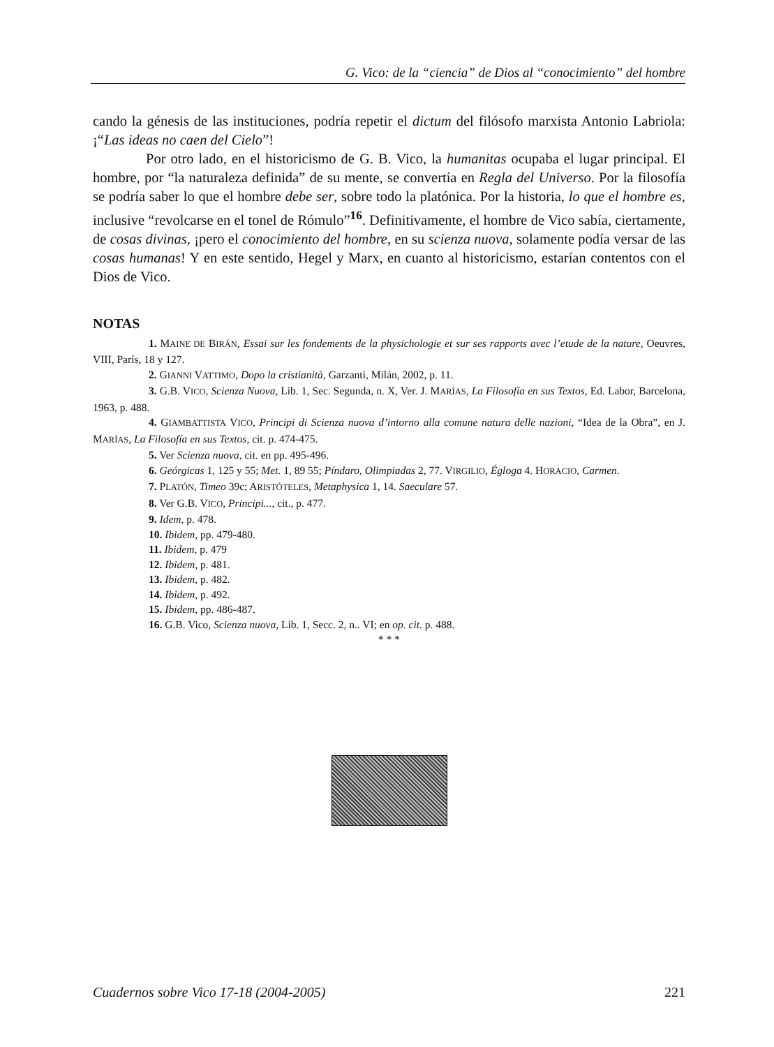G. Vico: de la “ciencia” de Dios al “conocimiento” del hombre
cando la génesis de las instituciones, podría repetir el dictum del filósofo marxista Antonio Labriola: ¡“Las ideas no caen del Cielo”!
Por otro lado, en el historicismo de G. B. Vico, la humanitas ocupaba el lugar principal. El hombre, por “la naturaleza definida” de su mente, se convertía en Regla del Universo. Por la filosofía se podría saber lo que el hombre debe ser, sobre todo la platónica. Por la historia, lo que el hombre es, inclusive “revolcarse en el tonel de Rómulo”<sup>16</sup>. Definitivamente, el hombre de Vico sabía, ciertamente, de cosas divinas, ¡pero el conocimiento del hombre, en su scienza nuova, solamente podía versar de las cosas humanas! Y en este sentido, Hegel y Marx, en cuanto al historicismo, estarían contentos con el Dios de Vico.
NOTAS
1. MAINE DE BIRÁN, Essai sur les fondements de la physichologie et sur ses rapports avec l’etude de la nature, Oeuvres, VIII, París, 18 y 127.
2. GIANNI VATTIMO, Dopo la cristianità, Garzanti, Milán, 2002, p. 11.
3. G.B. VICO, Scienza Nuova, Lib. 1, Sec. Segunda, n. X, Ver. J. MARÍAS, La Filosofía en sus Textos, Ed. Labor, Barcelona, 1963, p. 488.
4. GIAMBATTISTA VICO, Principi di Scienza nuova d’intorno alla comune natura delle nazioni, “Idea de la Obra”, en J. MARÍAS, La Filosofía en sus Textos, cit. p. 474-475.
5. Ver Scienza nuova, cit. en pp. 495-496.
6. Geórgicas 1, 125 y 55; Met. 1, 89 55; Píndaro, Olimpiadas 2, 77. VIRGILIO, Égloga 4. HORACIO, Carmen.
7. PLATÓN, Timeo 39c; ARISTÓTELES, Metaphysica 1, 14. Saeculare 57.
8. Ver G.B. VICO, Principi..., cit., p. 477.
9. Idem, p. 478.
10. Ibidem, pp. 479-480.
11. Ibidem, p. 479
12. Ibidem, p. 481.
13. Ibidem, p. 482.
14. Ibidem, p. 492.
15. Ibidem, pp. 486-487.
16. G.B. Vico, Scienza nuova, Lib. 1, Secc. 2, n.. VI; en op. cit. p. 488.
* * *
Cuadernos sobre Vico 17-18 (2004-2005) 221